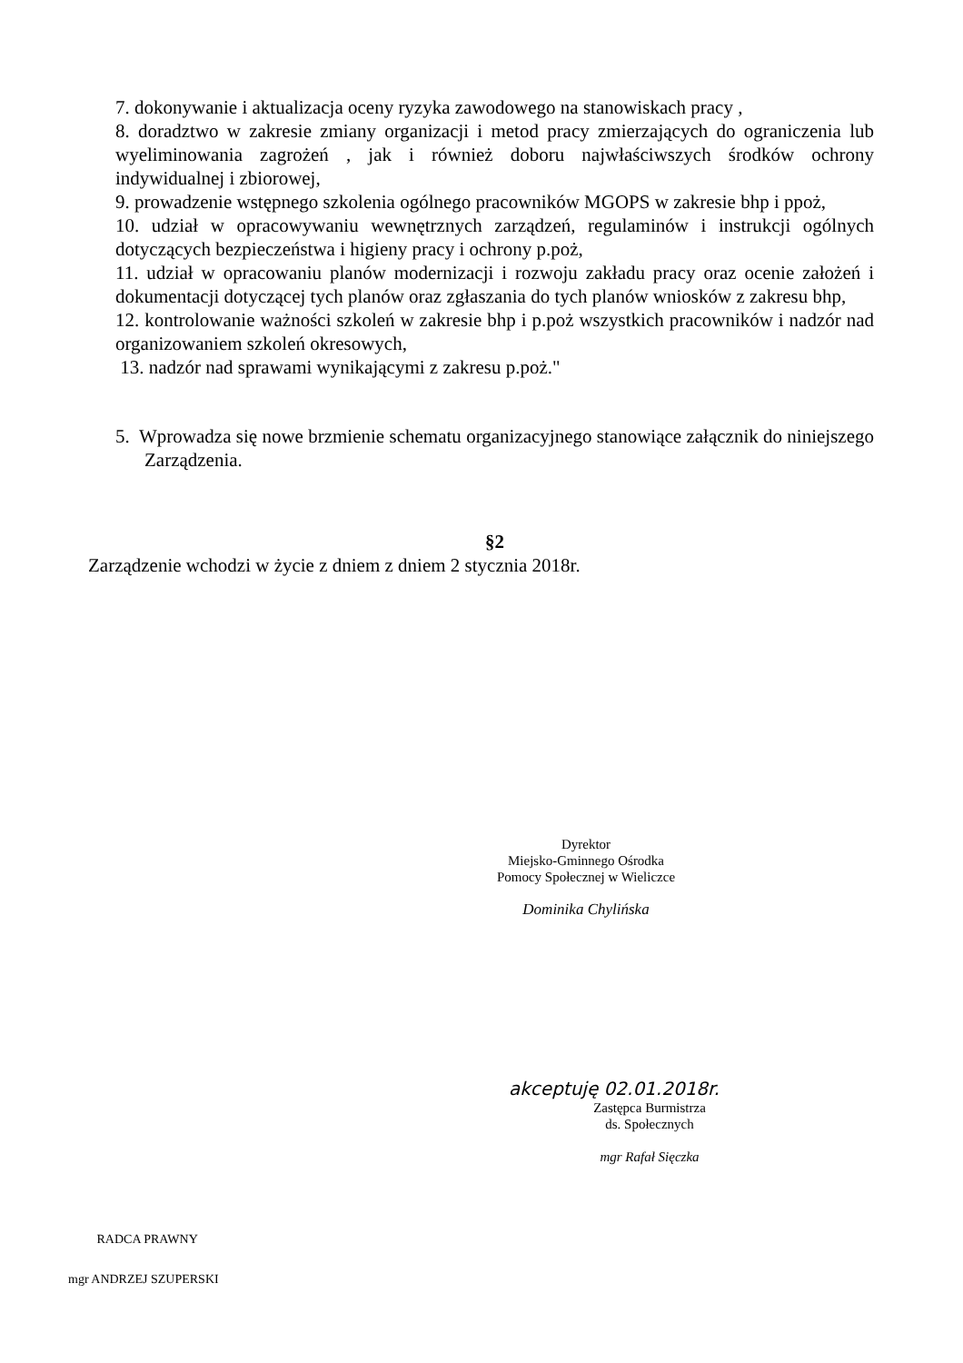7. dokonywanie i aktualizacja oceny ryzyka zawodowego na stanowiskach pracy ,
8. doradztwo w zakresie zmiany organizacji i metod pracy zmierzających do ograniczenia lub wyeliminowania zagrożeń , jak i również doboru najwłaściwszych środków ochrony indywidualnej i zbiorowej,
9. prowadzenie wstępnego szkolenia ogólnego pracowników MGOPS w zakresie bhp i ppoż,
10. udział w opracowywaniu wewnętrznych zarządzeń, regulaminów i instrukcji ogólnych dotyczących bezpieczeństwa i higieny pracy i ochrony p.poż,
11. udział w opracowaniu planów modernizacji i rozwoju zakładu pracy oraz ocenie założeń i dokumentacji dotyczącej tych planów oraz zgłaszania do tych planów wniosków z zakresu bhp,
12. kontrolowanie ważności szkoleń w zakresie bhp i p.poż wszystkich pracowników i nadzór nad organizowaniem szkoleń okresowych,
13. nadzór nad sprawami wynikającymi z zakresu p.poż."
5. Wprowadza się nowe brzmienie schematu organizacyjnego stanowiące załącznik do niniejszego Zarządzenia.
§2
Zarządzenie wchodzi w życie z dniem z dniem 2 stycznia 2018r.
Dyrektor
Miejsko-Gminnego Ośrodka
Pomocy Społecznej w Wieliczce
Dominika Chylińska
akceptuję 02.01.2018r.
Zastępca Burmistrza
ds. Społecznych
mgr Rafał Sięczka
RADCA PRAWNY
mgr ANDRZEJ SZUPERSKI